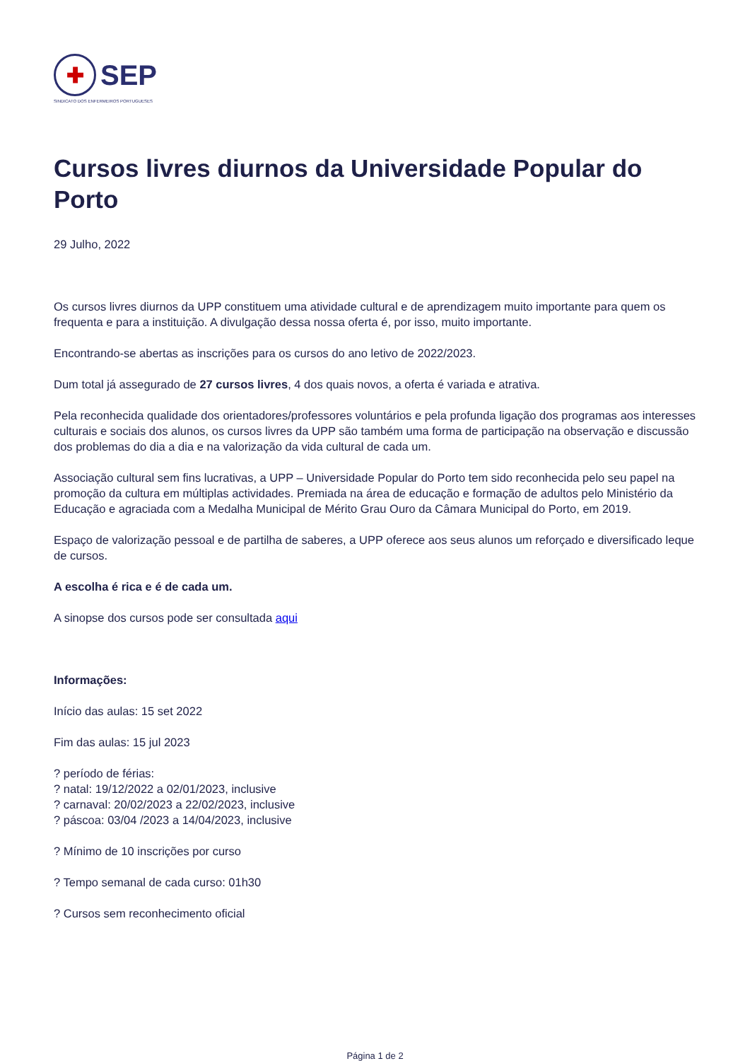✚
SEP
SINDICATO DOS ENFERMEIROS PORTUGUESES
Cursos livres diurnos da Universidade Popular do Porto
29 Julho, 2022
Os cursos livres diurnos da UPP constituem uma atividade cultural e de aprendizagem muito importante para quem os frequenta e para a instituição. A divulgação dessa nossa oferta é, por isso, muito importante.
Encontrando-se abertas as inscrições para os cursos do ano letivo de 2022/2023.
Dum total já assegurado de 27 cursos livres, 4 dos quais novos, a oferta é variada e atrativa.
Pela reconhecida qualidade dos orientadores/professores voluntários e pela profunda ligação dos programas aos interesses culturais e sociais dos alunos, os cursos livres da UPP são também uma forma de participação na observação e discussão dos problemas do dia a dia e na valorização da vida cultural de cada um.
Associação cultural sem fins lucrativas, a UPP – Universidade Popular do Porto tem sido reconhecida pelo seu papel na promoção da cultura em múltiplas actividades. Premiada na área de educação e formação de adultos pelo Ministério da Educação e agraciada com a Medalha Municipal de Mérito Grau Ouro da Câmara Municipal do Porto, em 2019.
Espaço de valorização pessoal e de partilha de saberes, a UPP oferece aos seus alunos um reforçado e diversificado leque de cursos.
A escolha é rica e é de cada um.
A sinopse dos cursos pode ser consultada aqui
Informações:
Início das aulas: 15 set 2022
Fim das aulas: 15 jul 2023
? período de férias:
? natal: 19/12/2022 a 02/01/2023, inclusive
? carnaval: 20/02/2023 a 22/02/2023, inclusive
? páscoa: 03/04 /2023 a 14/04/2023, inclusive
? Mínimo de 10 inscrições por curso
? Tempo semanal de cada curso: 01h30
? Cursos sem reconhecimento oficial
Página 1 de 2